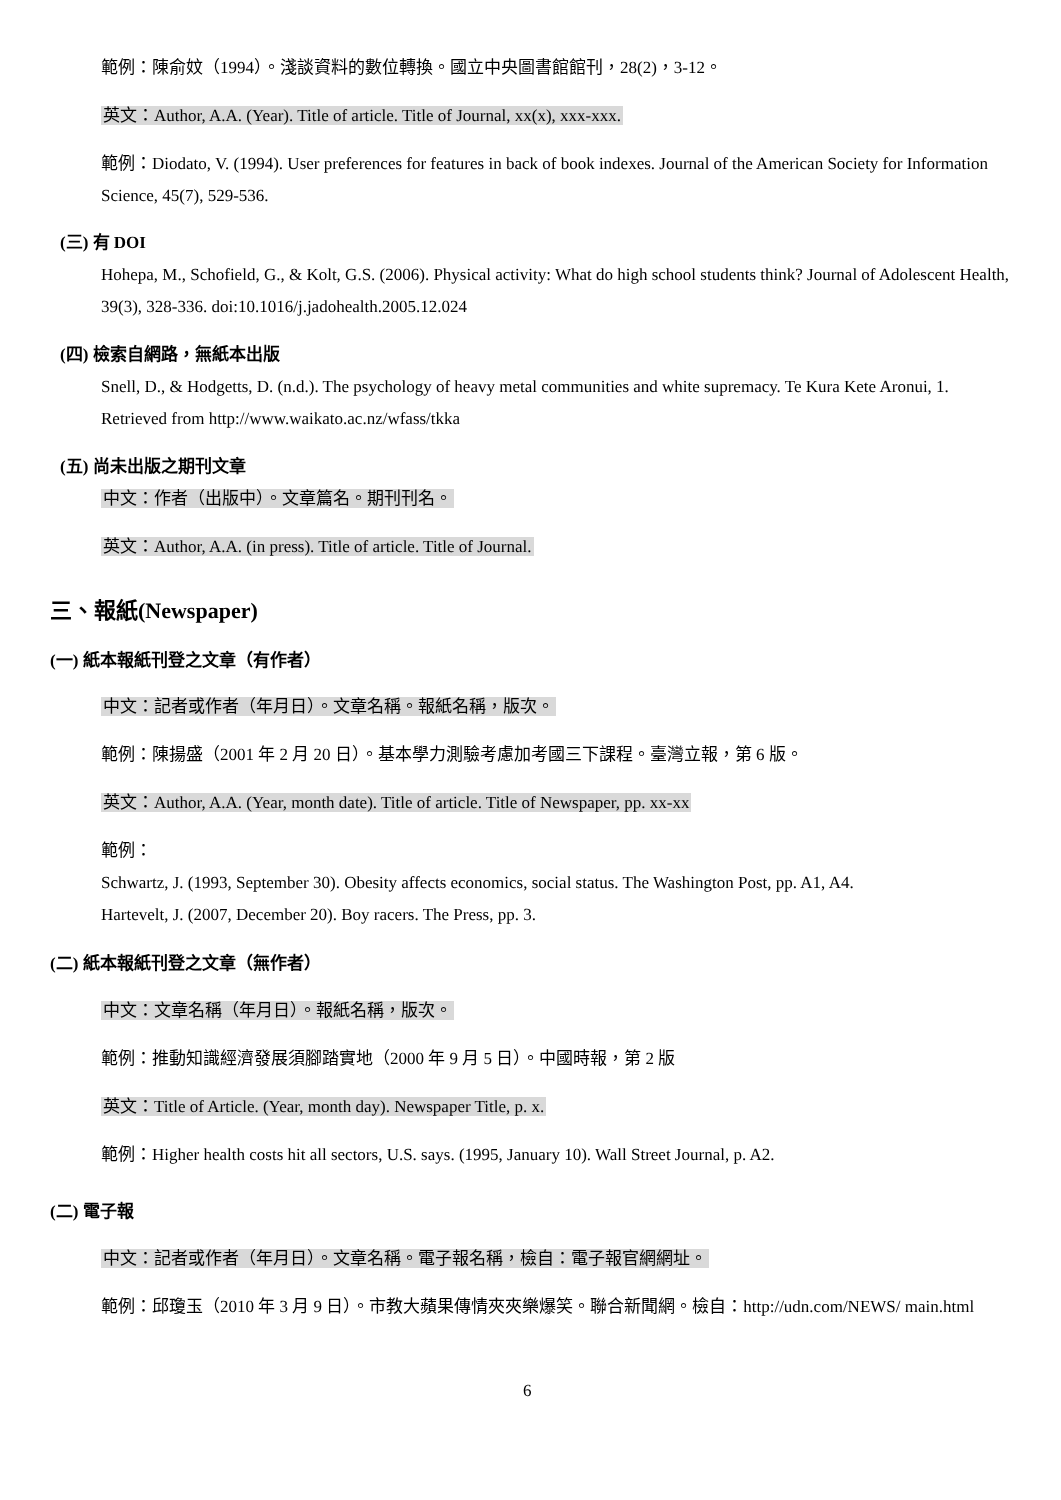範例：陳俞妏（1994）。淺談資料的數位轉換。國立中央圖書館館刊，28(2)，3-12。
英文：Author, A.A. (Year). Title of article. Title of Journal, xx(x), xxx-xxx.
範例：Diodato, V. (1994). User preferences for features in back of book indexes. Journal of the American Society for Information Science, 45(7), 529-536.
(三) 有 DOI
Hohepa, M., Schofield, G., & Kolt, G.S. (2006). Physical activity: What do high school students think? Journal of Adolescent Health, 39(3), 328-336. doi:10.1016/j.jadohealth.2005.12.024
(四) 檢索自網路，無紙本出版
Snell, D., & Hodgetts, D. (n.d.). The psychology of heavy metal communities and white supremacy. Te Kura Kete Aronui, 1. Retrieved from http://www.waikato.ac.nz/wfass/tkka
(五) 尚未出版之期刊文章
中文：作者（出版中）。文章篇名。期刊刊名。
英文：Author, A.A. (in press). Title of article. Title of Journal.
三、報紙(Newspaper)
(一) 紙本報紙刊登之文章（有作者）
中文：記者或作者（年月日）。文章名稱。報紙名稱，版次。
範例：陳揚盛（2001 年 2 月 20 日）。基本學力測驗考慮加考國三下課程。臺灣立報，第 6 版。
英文：Author, A.A. (Year, month date). Title of article. Title of Newspaper, pp. xx-xx
範例：
Schwartz, J. (1993, September 30). Obesity affects economics, social status. The Washington Post, pp. A1, A4.
Hartevelt, J. (2007, December 20). Boy racers. The Press, pp. 3.
(二) 紙本報紙刊登之文章（無作者）
中文：文章名稱（年月日）。報紙名稱，版次。
範例：推動知識經濟發展須腳踏實地（2000 年 9 月 5 日）。中國時報，第 2 版
英文：Title of Article. (Year, month day). Newspaper Title, p. x.
範例：Higher health costs hit all sectors, U.S. says. (1995, January 10). Wall Street Journal, p. A2.
(二) 電子報
中文：記者或作者（年月日）。文章名稱。電子報名稱，檢自：電子報官網網址。
範例：邱瓊玉（2010 年 3 月 9 日）。市教大蘋果傳情夾夾樂爆笑。聯合新聞網。檢自：http://udn.com/NEWS/ main.html
6